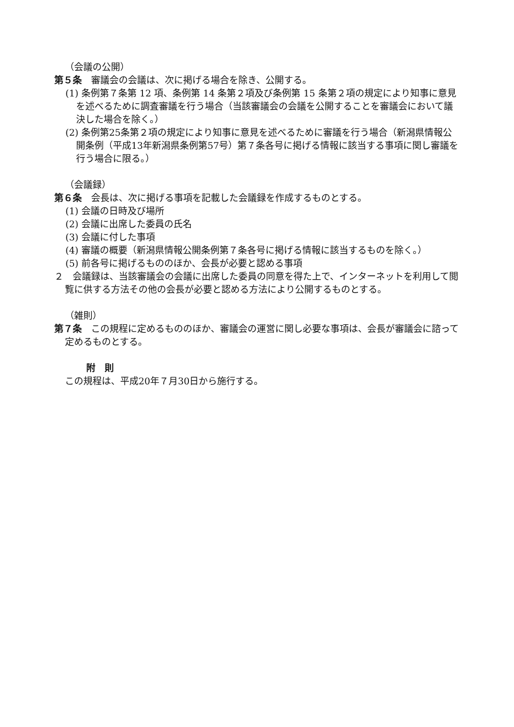（会議の公開）
第５条　審議会の会議は、次に掲げる場合を除き、公開する。
(1) 条例第７条第 12 項、条例第 14 条第２項及び条例第 15 条第２項の規定により知事に意見を述べるために調査審議を行う場合（当該審議会の会議を公開することを審議会において議決した場合を除く。）
(2) 条例第25条第２項の規定により知事に意見を述べるために審議を行う場合（新潟県情報公開条例（平成13年新潟県条例第57号）第７条各号に掲げる情報に該当する事項に関し審議を行う場合に限る。）
（会議録）
第６条　会長は、次に掲げる事項を記載した会議録を作成するものとする。
(1) 会議の日時及び場所
(2) 会議に出席した委員の氏名
(3) 会議に付した事項
(4) 審議の概要（新潟県情報公開条例第７条各号に掲げる情報に該当するものを除く。）
(5) 前各号に掲げるもののほか、会長が必要と認める事項
２　会議録は、当該審議会の会議に出席した委員の同意を得た上で、インターネットを利用して閲覧に供する方法その他の会長が必要と認める方法により公開するものとする。
（雑則）
第７条　この規程に定めるもののほか、審議会の運営に関し必要な事項は、会長が審議会に諮って定めるものとする。
附　則
この規程は、平成20年７月30日から施行する。